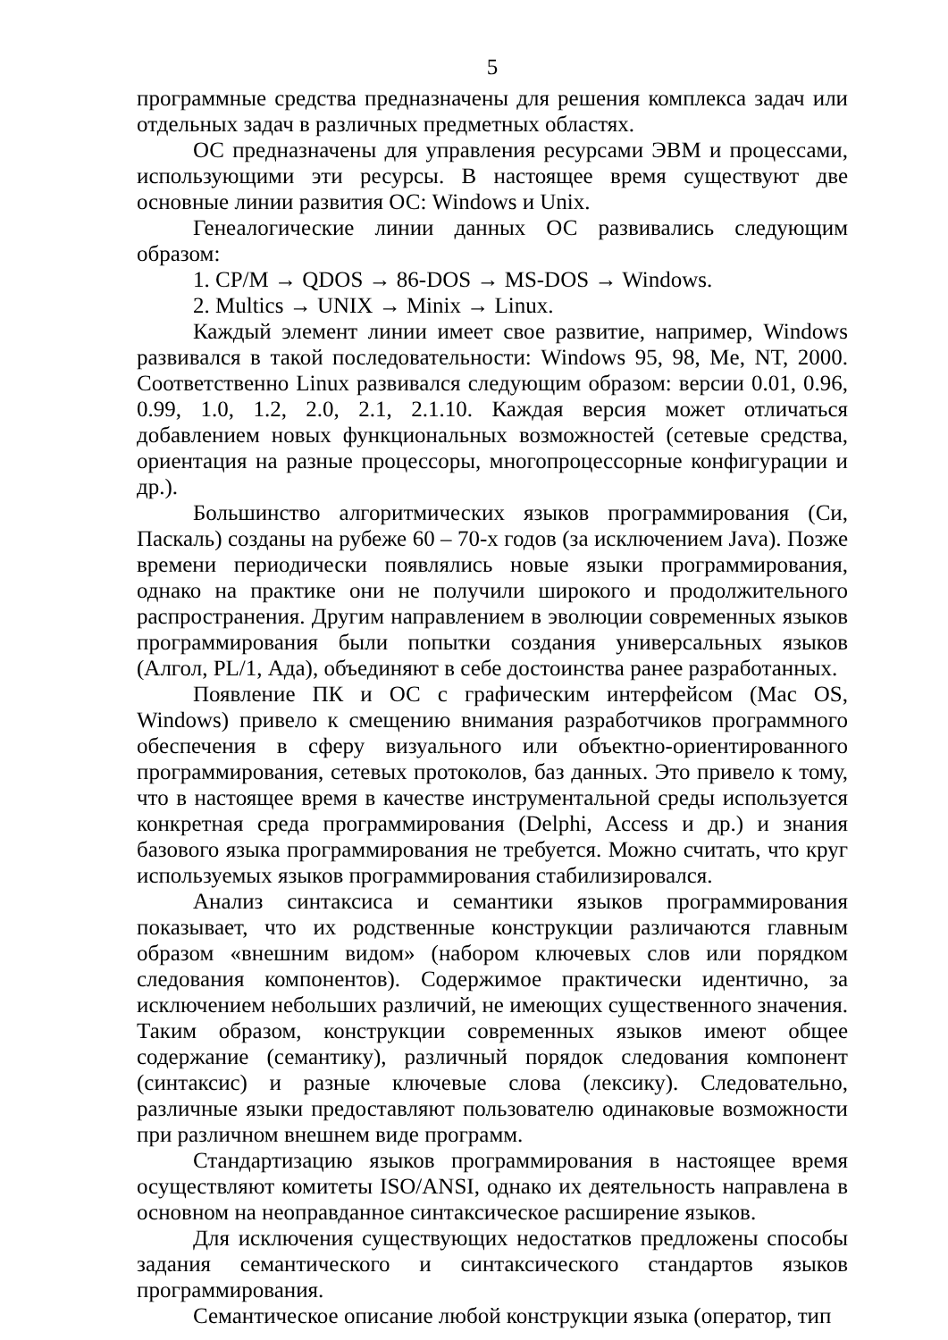5
программные средства предназначены для решения комплекса задач или отдельных задач в различных предметных областях.
ОС предназначены для управления ресурсами ЭВМ и процессами, использующими эти ресурсы. В настоящее время существуют две основные линии развития ОС: Windows и Unix.
Генеалогические линии данных ОС развивались следующим образом:
1. CP/M → QDOS → 86-DOS → MS-DOS → Windows.
2. Multics → UNIX → Minix → Linux.
Каждый элемент линии имеет свое развитие, например, Windows развивался в такой последовательности: Windows 95, 98, Me, NT, 2000. Соответственно Linux развивался следующим образом: версии 0.01, 0.96, 0.99, 1.0, 1.2, 2.0, 2.1, 2.1.10. Каждая версия может отличаться добавлением новых функциональных возможностей (сетевые средства, ориентация на разные процессоры, многопроцессорные конфигурации и др.).
Большинство алгоритмических языков программирования (Си, Паскаль) созданы на рубеже 60 – 70-х годов (за исключением Java). Позже времени периодически появлялись новые языки программирования, однако на практике они не получили широкого и продолжительного распространения. Другим направлением в эволюции современных языков программирования были попытки создания универсальных языков (Алгол, PL/1, Ада), объединяют в себе достоинства ранее разработанных.
Появление ПК и ОС с графическим интерфейсом (Mac OS, Windows) привело к смещению внимания разработчиков программного обеспечения в сферу визуального или объектно-ориентированного программирования, сетевых протоколов, баз данных. Это привело к тому, что в настоящее время в качестве инструментальной среды используется конкретная среда программирования (Delphi, Access и др.) и знания базового языка программирования не требуется. Можно считать, что круг используемых языков программирования стабилизировался.
Анализ синтаксиса и семантики языков программирования показывает, что их родственные конструкции различаются главным образом «внешним видом» (набором ключевых слов или порядком следования компонентов). Содержимое практически идентично, за исключением небольших различий, не имеющих существенного значения. Таким образом, конструкции современных языков имеют общее содержание (семантику), различный порядок следования компонент (синтаксис) и разные ключевые слова (лексику). Следовательно, различные языки предоставляют пользователю одинаковые возможности при различном внешнем виде программ.
Стандартизацию языков программирования в настоящее время осуществляют комитеты ISO/ANSI, однако их деятельность направлена в основном на неоправданное синтаксическое расширение языков.
Для исключения существующих недостатков предложены способы задания семантического и синтаксического стандартов языков программирования.
Семантическое описание любой конструкции языка (оператор, тип